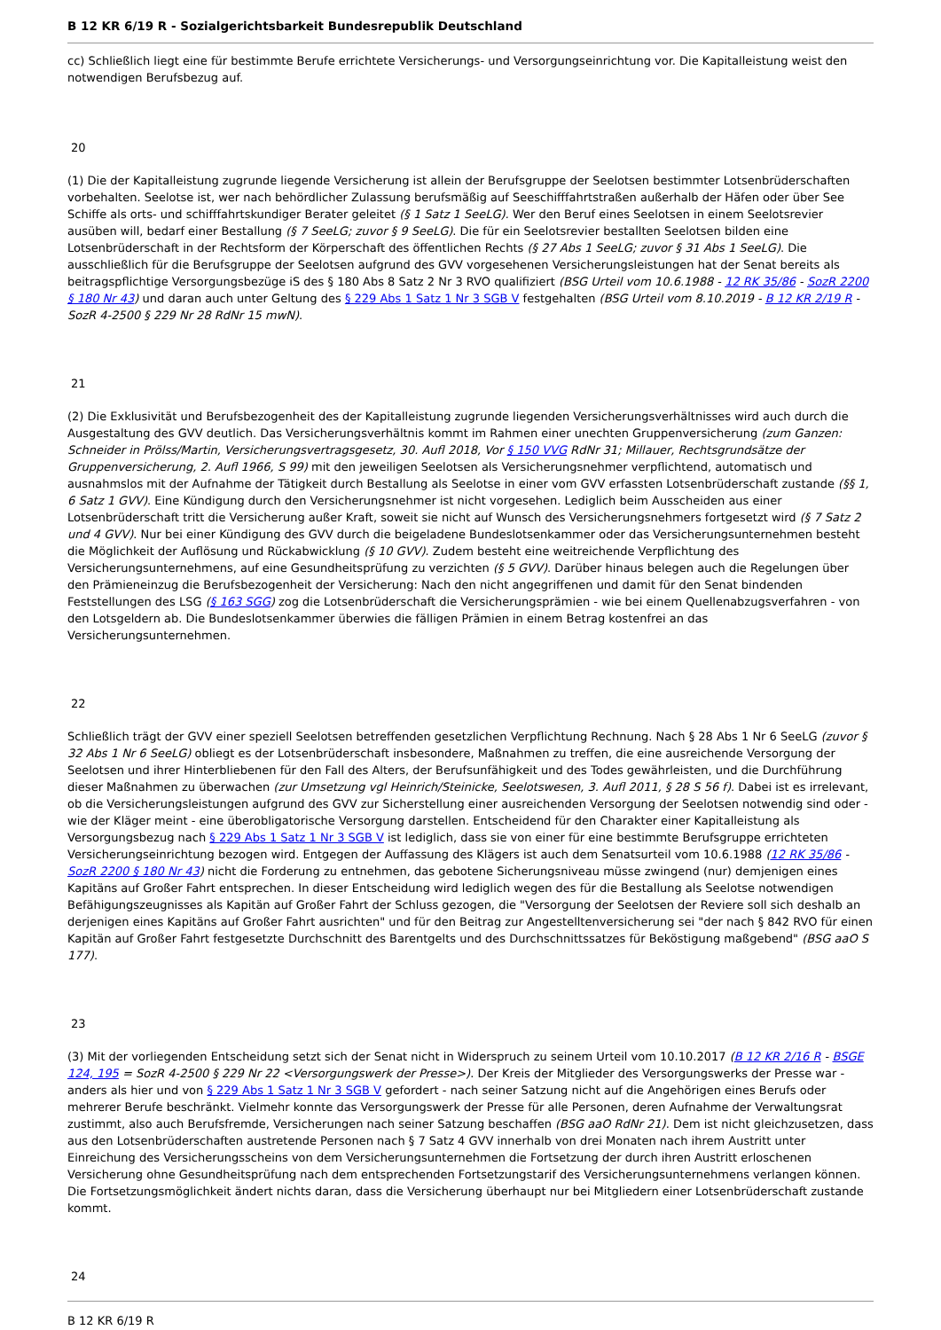B 12 KR 6/19 R - Sozialgerichtsbarkeit Bundesrepublik Deutschland
cc) Schließlich liegt eine für bestimmte Berufe errichtete Versicherungs- und Versorgungseinrichtung vor. Die Kapitalleistung weist den notwendigen Berufsbezug auf.
20
(1) Die der Kapitalleistung zugrunde liegende Versicherung ist allein der Berufsgruppe der Seelotsen bestimmter Lotsenbrüderschaften vorbehalten. Seelotse ist, wer nach behördlicher Zulassung berufsmäßig auf Seeschifffahrtstraßen außerhalb der Häfen oder über See Schiffe als orts- und schifffahrtskundiger Berater geleitet (§ 1 Satz 1 SeeLG). Wer den Beruf eines Seelotsen in einem Seelotsrevier ausüben will, bedarf einer Bestallung (§ 7 SeeLG; zuvor § 9 SeeLG). Die für ein Seelotsrevier bestallten Seelotsen bilden eine Lotsenbrüderschaft in der Rechtsform der Körperschaft des öffentlichen Rechts (§ 27 Abs 1 SeeLG; zuvor § 31 Abs 1 SeeLG). Die ausschließlich für die Berufsgruppe der Seelotsen aufgrund des GVV vorgesehenen Versicherungsleistungen hat der Senat bereits als beitragspflichtige Versorgungsbezüge iS des § 180 Abs 8 Satz 2 Nr 3 RVO qualifiziert (BSG Urteil vom 10.6.1988 - 12 RK 35/86 - SozR 2200 § 180 Nr 43) und daran auch unter Geltung des § 229 Abs 1 Satz 1 Nr 3 SGB V festgehalten (BSG Urteil vom 8.10.2019 - B 12 KR 2/19 R - SozR 4-2500 § 229 Nr 28 RdNr 15 mwN).
21
(2) Die Exklusivität und Berufsbezogenheit des der Kapitalleistung zugrunde liegenden Versicherungsverhältnisses wird auch durch die Ausgestaltung des GVV deutlich. Das Versicherungsverhältnis kommt im Rahmen einer unechten Gruppenversicherung (zum Ganzen: Schneider in Prölss/Martin, Versicherungsvertragsgesetz, 30. Aufl 2018, Vor § 150 VVG RdNr 31; Millauer, Rechtsgrundsätze der Gruppenversicherung, 2. Aufl 1966, S 99) mit den jeweiligen Seelotsen als Versicherungsnehmer verpflichtend, automatisch und ausnahmslos mit der Aufnahme der Tätigkeit durch Bestallung als Seelotse in einer vom GVV erfassten Lotsenbrüderschaft zustande (§§ 1, 6 Satz 1 GVV). Eine Kündigung durch den Versicherungsnehmer ist nicht vorgesehen. Lediglich beim Ausscheiden aus einer Lotsenbrüderschaft tritt die Versicherung außer Kraft, soweit sie nicht auf Wunsch des Versicherungsnehmers fortgesetzt wird (§ 7 Satz 2 und 4 GVV). Nur bei einer Kündigung des GVV durch die beigeladene Bundeslotsenkammer oder das Versicherungsunternehmen besteht die Möglichkeit der Auflösung und Rückabwicklung (§ 10 GVV). Zudem besteht eine weitreichende Verpflichtung des Versicherungsunternehmens, auf eine Gesundheitsprüfung zu verzichten (§ 5 GVV). Darüber hinaus belegen auch die Regelungen über den Prämieneinzug die Berufsbezogenheit der Versicherung: Nach den nicht angegriffenen und damit für den Senat bindenden Feststellungen des LSG (§ 163 SGG) zog die Lotsenbrüderschaft die Versicherungsprämien - wie bei einem Quellenabzugsverfahren - von den Lotsgeldern ab. Die Bundeslotsenkammer überwies die fälligen Prämien in einem Betrag kostenfrei an das Versicherungsunternehmen.
22
Schließlich trägt der GVV einer speziell Seelotsen betreffenden gesetzlichen Verpflichtung Rechnung. Nach § 28 Abs 1 Nr 6 SeeLG (zuvor § 32 Abs 1 Nr 6 SeeLG) obliegt es der Lotsenbrüderschaft insbesondere, Maßnahmen zu treffen, die eine ausreichende Versorgung der Seelotsen und ihrer Hinterbliebenen für den Fall des Alters, der Berufsunfähigkeit und des Todes gewährleisten, und die Durchführung dieser Maßnahmen zu überwachen (zur Umsetzung vgl Heinrich/Steinicke, Seelotswesen, 3. Aufl 2011, § 28 S 56 f). Dabei ist es irrelevant, ob die Versicherungsleistungen aufgrund des GVV zur Sicherstellung einer ausreichenden Versorgung der Seelotsen notwendig sind oder - wie der Kläger meint - eine überobligatorische Versorgung darstellen. Entscheidend für den Charakter einer Kapitalleistung als Versorgungsbezug nach § 229 Abs 1 Satz 1 Nr 3 SGB V ist lediglich, dass sie von einer für eine bestimmte Berufsgruppe errichteten Versicherungseinrichtung bezogen wird. Entgegen der Auffassung des Klägers ist auch dem Senatsurteil vom 10.6.1988 (12 RK 35/86 - SozR 2200 § 180 Nr 43) nicht die Forderung zu entnehmen, das gebotene Sicherungsniveau müsse zwingend (nur) demjenigen eines Kapitäns auf Großer Fahrt entsprechen. In dieser Entscheidung wird lediglich wegen des für die Bestallung als Seelotse notwendigen Befähigungszeugnisses als Kapitän auf Großer Fahrt der Schluss gezogen, die "Versorgung der Seelotsen der Reviere soll sich deshalb an derjenigen eines Kapitäns auf Großer Fahrt ausrichten" und für den Beitrag zur Angestelltenversicherung sei "der nach § 842 RVO für einen Kapitän auf Großer Fahrt festgesetzte Durchschnitt des Barentgelts und des Durchschnittssatzes für Beköstigung maßgebend" (BSG aaO S 177).
23
(3) Mit der vorliegenden Entscheidung setzt sich der Senat nicht in Widerspruch zu seinem Urteil vom 10.10.2017 (B 12 KR 2/16 R - BSGE 124, 195 = SozR 4-2500 § 229 Nr 22 <Versorgungswerk der Presse>). Der Kreis der Mitglieder des Versorgungswerks der Presse war - anders als hier und von § 229 Abs 1 Satz 1 Nr 3 SGB V gefordert - nach seiner Satzung nicht auf die Angehörigen eines Berufs oder mehrerer Berufe beschränkt. Vielmehr konnte das Versorgungswerk der Presse für alle Personen, deren Aufnahme der Verwaltungsrat zustimmt, also auch Berufsfremde, Versicherungen nach seiner Satzung beschaffen (BSG aaO RdNr 21). Dem ist nicht gleichzusetzen, dass aus den Lotsenbrüderschaften austretende Personen nach § 7 Satz 4 GVV innerhalb von drei Monaten nach ihrem Austritt unter Einreichung des Versicherungsscheins von dem Versicherungsunternehmen die Fortsetzung der durch ihren Austritt erloschenen Versicherung ohne Gesundheitsprüfung nach dem entsprechenden Fortsetzungstarif des Versicherungsunternehmens verlangen können. Die Fortsetzungsmöglichkeit ändert nichts daran, dass die Versicherung überhaupt nur bei Mitgliedern einer Lotsenbrüderschaft zustande kommt.
24
B 12 KR 6/19 R